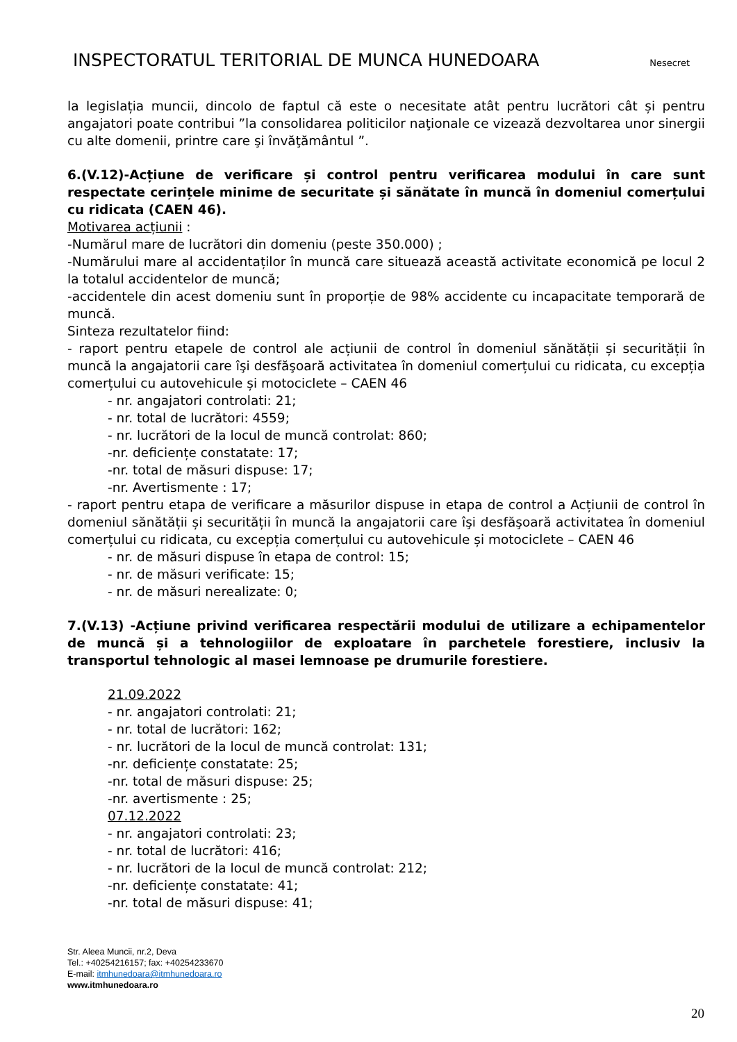INSPECTORATUL TERITORIAL DE MUNCA HUNEDOARA Nesecret
la legislația muncii, dincolo de faptul că este o necesitate atât pentru lucrători cât și pentru angajatori poate contribui ”la consolidarea politicilor naţionale ce vizează dezvoltarea unor sinergii cu alte domenii, printre care şi învăţământul ”.
6.(V.12)-Acțiune de verificare și control pentru verificarea modului în care sunt respectate cerințele minime de securitate și sănătate în muncă în domeniul comerțului cu ridicata (CAEN 46).
Motivarea acțiunii :
-Numărul mare de lucrători din domeniu (peste 350.000) ;
-Numărului mare al accidentaților în muncă care situează această activitate economică pe locul 2 la totalul accidentelor de muncă;
-accidentele din acest domeniu sunt în proporție de 98% accidente cu incapacitate temporară de muncă.
Sinteza rezultatelor fiind:
- raport pentru etapele de control ale acțiunii de control în domeniul sănătății și securității în muncă la angajatorii care îşi desfăşoară activitatea în domeniul comerțului cu ridicata, cu excepția comerțului cu autovehicule și motociclete – CAEN 46
- nr. angajatori controlati: 21;
- nr. total de lucrători: 4559;
- nr. lucrători de la locul de muncă controlat: 860;
-nr. deficiențe constatate: 17;
-nr. total de măsuri dispuse: 17;
-nr. Avertismente : 17;
- raport pentru etapa de verificare a măsurilor dispuse in etapa de control a Acțiunii de control în domeniul sănătății și securității în muncă la angajatorii care îşi desfăşoară activitatea în domeniul comerțului cu ridicata, cu excepția comerțului cu autovehicule și motociclete – CAEN 46
- nr. de măsuri dispuse în etapa de control: 15;
- nr. de măsuri verificate: 15;
- nr. de măsuri nerealizate: 0;
7.(V.13) -Acțiune privind verificarea respectării modului de utilizare a echipamentelor de muncă și a tehnologiilor de exploatare în parchetele forestiere, inclusiv la transportul tehnologic al masei lemnoase pe drumurile forestiere.
21.09.2022
- nr. angajatori controlati: 21;
- nr. total de lucrători: 162;
- nr. lucrători de la locul de muncă controlat: 131;
-nr. deficiențe constatate: 25;
-nr. total de măsuri dispuse: 25;
-nr. avertismente : 25;
07.12.2022
- nr. angajatori controlati: 23;
- nr. total de lucrători: 416;
- nr. lucrători de la locul de muncă controlat: 212;
-nr. deficiențe constatate: 41;
-nr. total de măsuri dispuse: 41;
Str. Aleea Muncii, nr.2, Deva
Tel.: +40254216157; fax: +40254233670
E-mail: itmhunedoara@itmhunedoara.ro
www.itmhunedoara.ro
20